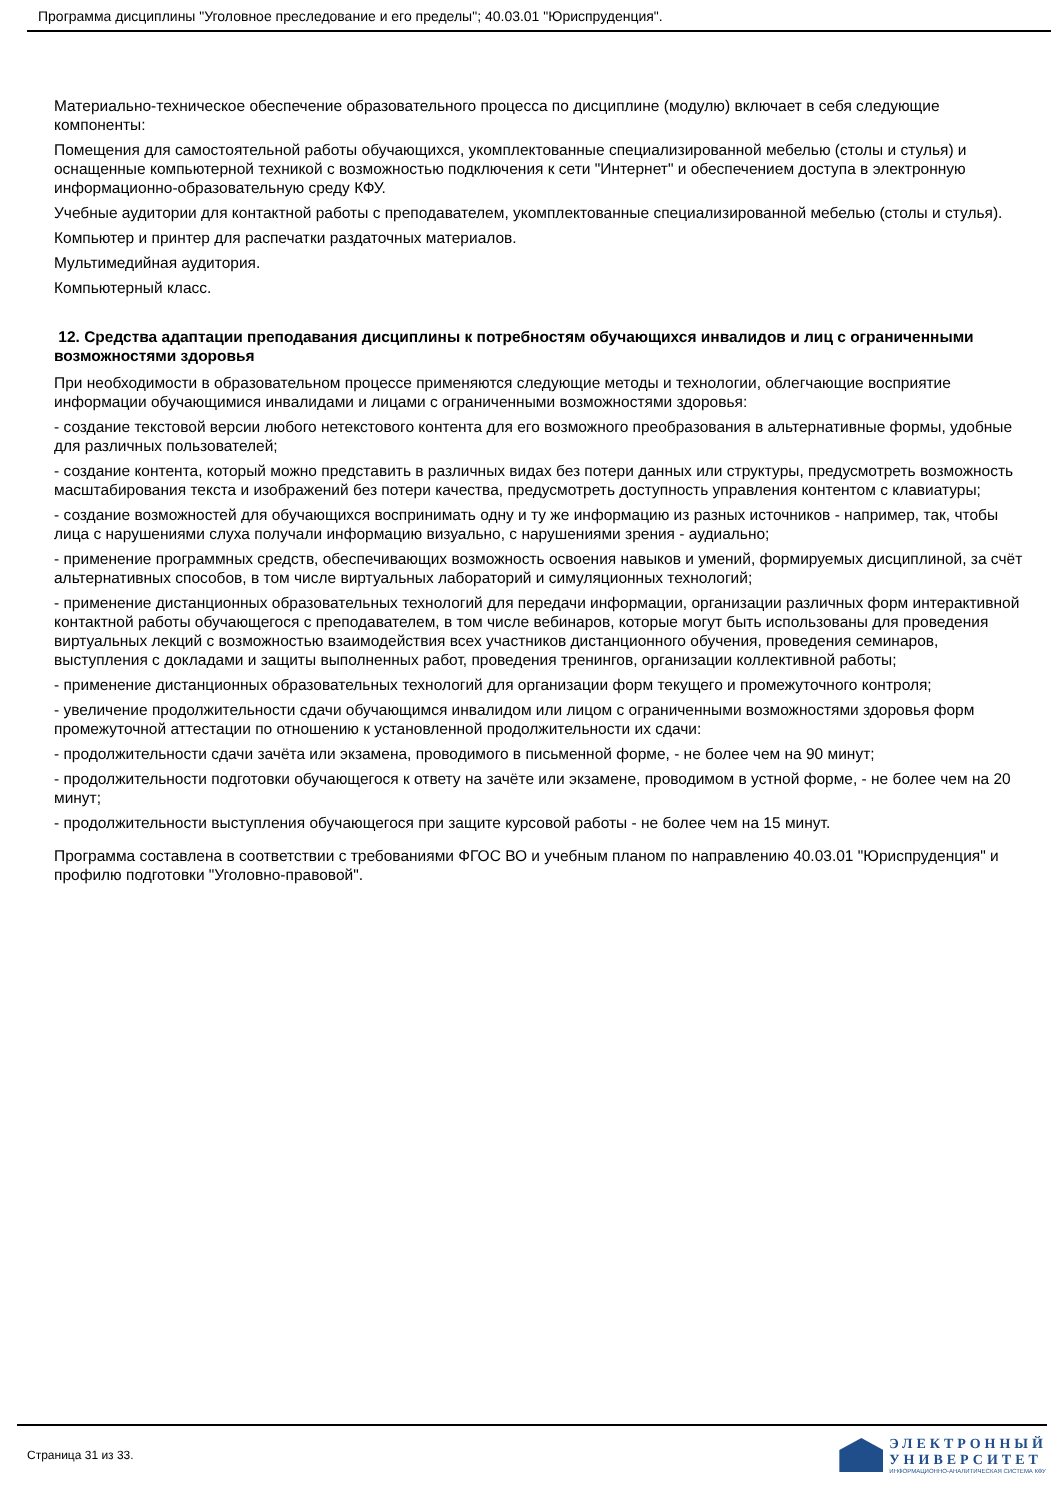Программа дисциплины "Уголовное преследование и его пределы"; 40.03.01 "Юриспруденция".
Материально-техническое обеспечение образовательного процесса по дисциплине (модулю) включает в себя следующие компоненты:
Помещения для самостоятельной работы обучающихся, укомплектованные специализированной мебелью (столы и стулья) и оснащенные компьютерной техникой с возможностью подключения к сети "Интернет" и обеспечением доступа в электронную информационно-образовательную среду КФУ.
Учебные аудитории для контактной работы с преподавателем, укомплектованные специализированной мебелью (столы и стулья).
Компьютер и принтер для распечатки раздаточных материалов.
Мультимедийная аудитория.
Компьютерный класс.
12. Средства адаптации преподавания дисциплины к потребностям обучающихся инвалидов и лиц с ограниченными возможностями здоровья
При необходимости в образовательном процессе применяются следующие методы и технологии, облегчающие восприятие информации обучающимися инвалидами и лицами с ограниченными возможностями здоровья:
- создание текстовой версии любого нетекстового контента для его возможного преобразования в альтернативные формы, удобные для различных пользователей;
- создание контента, который можно представить в различных видах без потери данных или структуры, предусмотреть возможность масштабирования текста и изображений без потери качества, предусмотреть доступность управления контентом с клавиатуры;
- создание возможностей для обучающихся воспринимать одну и ту же информацию из разных источников - например, так, чтобы лица с нарушениями слуха получали информацию визуально, с нарушениями зрения - аудиально;
- применение программных средств, обеспечивающих возможность освоения навыков и умений, формируемых дисциплиной, за счёт альтернативных способов, в том числе виртуальных лабораторий и симуляционных технологий;
- применение дистанционных образовательных технологий для передачи информации, организации различных форм интерактивной контактной работы обучающегося с преподавателем, в том числе вебинаров, которые могут быть использованы для проведения виртуальных лекций с возможностью взаимодействия всех участников дистанционного обучения, проведения семинаров, выступления с докладами и защиты выполненных работ, проведения тренингов, организации коллективной работы;
- применение дистанционных образовательных технологий для организации форм текущего и промежуточного контроля;
- увеличение продолжительности сдачи обучающимся инвалидом или лицом с ограниченными возможностями здоровья форм промежуточной аттестации по отношению к установленной продолжительности их сдачи:
- продолжительности сдачи зачёта или экзамена, проводимого в письменной форме, - не более чем на 90 минут;
- продолжительности подготовки обучающегося к ответу на зачёте или экзамене, проводимом в устной форме, - не более чем на 20 минут;
- продолжительности выступления обучающегося при защите курсовой работы - не более чем на 15 минут.
Программа составлена в соответствии с требованиями ФГОС ВО и учебным планом по направлению 40.03.01 "Юриспруденция" и профилю подготовки "Уголовно-правовой".
Страница 31 из 33.
ЭЛЕКТРОННЫЙ
УНИВЕРСИТЕТ
ИНФОРМАЦИОННО-АНАЛИТИЧЕСКАЯ СИСТЕМА КФУ